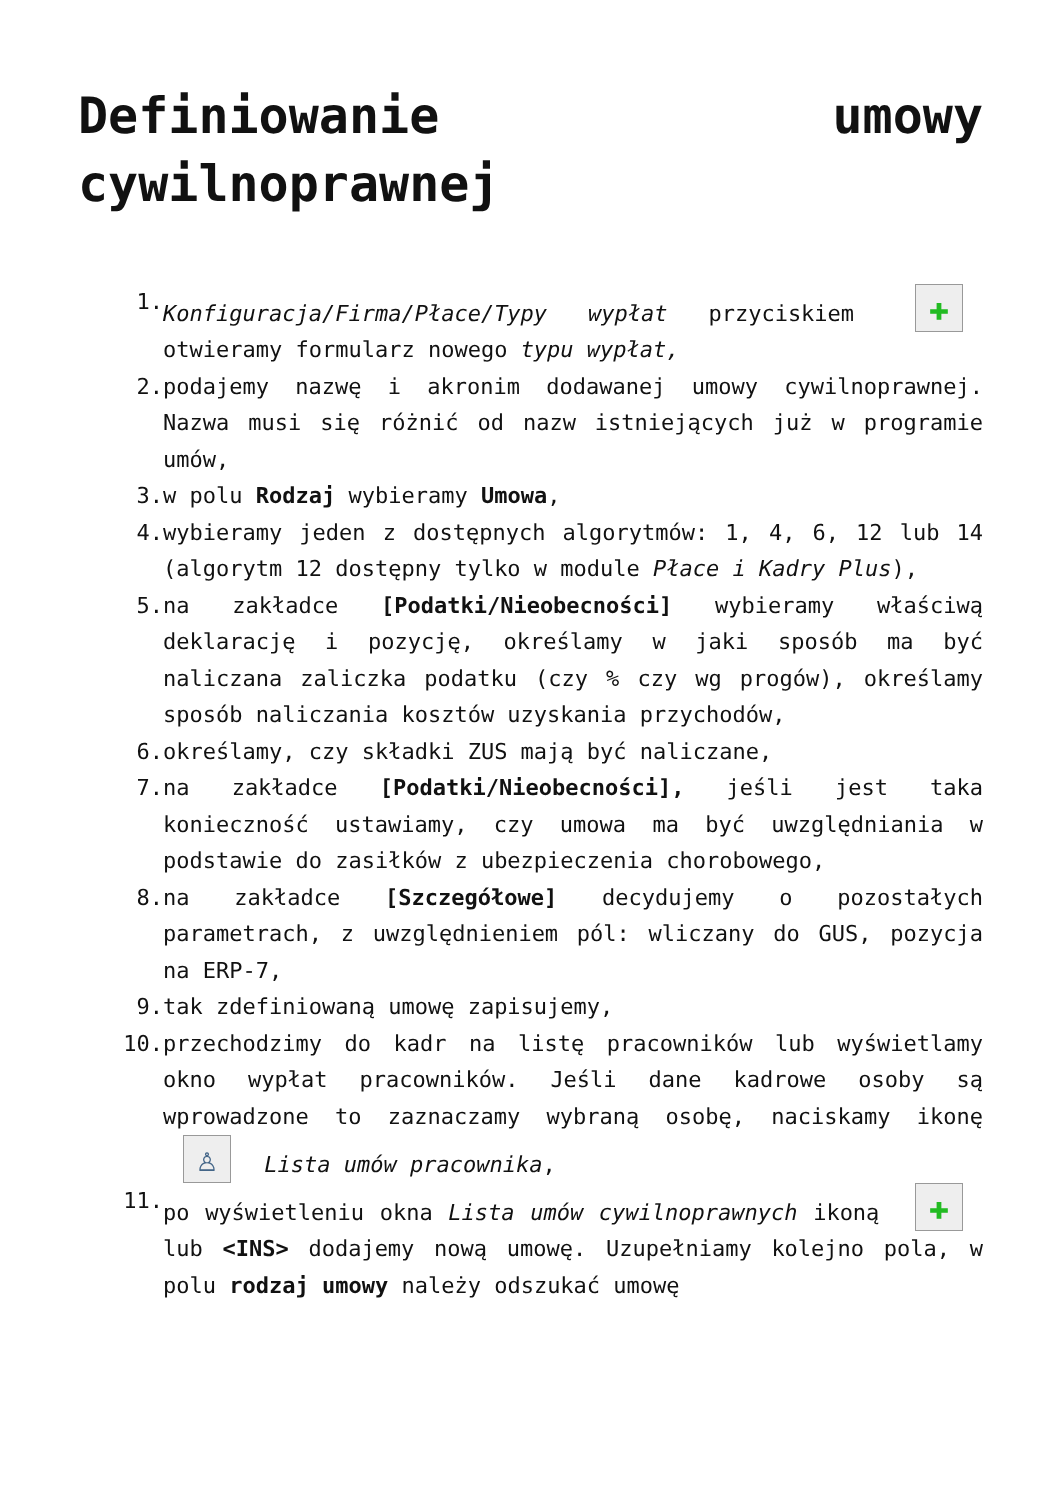Definiowanie umowy cywilnoprawnej
1. Konfiguracja/Firma/Płace/Typy wypłat przyciskiem ✚ otwieramy formularz nowego typu wypłat,
2. podajemy nazwę i akronim dodawanej umowy cywilnoprawnej. Nazwa musi się różnić od nazw istniejących już w programie umów,
3. w polu Rodzaj wybieramy Umowa,
4. wybieramy jeden z dostępnych algorytmów: 1, 4, 6, 12 lub 14 (algorytm 12 dostępny tylko w module Płace i Kadry Plus),
5. na zakładce [Podatki/Nieobecności] wybieramy właściwą deklarację i pozycję, określamy w jaki sposób ma być naliczana zaliczka podatku (czy % czy wg progów), określamy sposób naliczania kosztów uzyskania przychodów,
6. określamy, czy składki ZUS mają być naliczane,
7. na zakładce [Podatki/Nieobecności], jeśli jest taka konieczność ustawiamy, czy umowa ma być uwzględniania w podstawie do zasiłków z ubezpieczenia chorobowego,
8. na zakładce [Szczegółowe] decydujemy o pozostałych parametrach, z uwzględnieniem pól: wliczany do GUS, pozycja na ERP-7,
9. tak zdefiniowaną umowę zapisujemy,
10. przechodzimy do kadr na listę pracowników lub wyświetlamy okno wypłat pracowników. Jeśli dane kadrowe osoby są wprowadzone to zaznaczamy wybraną osobę, naciskamy ikonę ♙ Lista umów pracownika,
11. po wyświetleniu okna Lista umów cywilnoprawnych ikoną ✚ lub <INS> dodajemy nową umowę. Uzupełniamy kolejno pola, w polu rodzaj umowy należy odszukać umowę